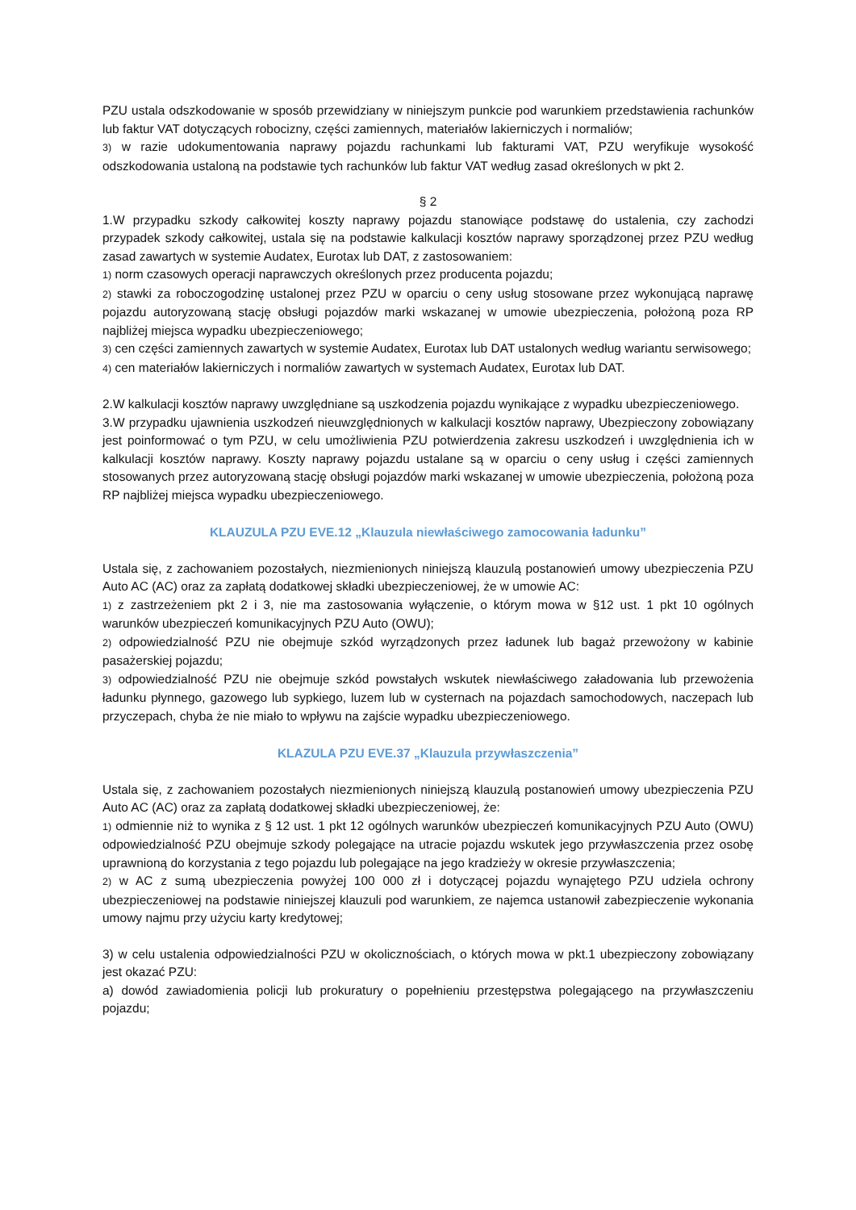PZU ustala odszkodowanie w sposób przewidziany w niniejszym punkcie pod warunkiem przedstawienia rachunków lub faktur VAT dotyczących robocizny, części zamiennych, materiałów lakierniczych i normaliów;
3) w razie udokumentowania naprawy pojazdu rachunkami lub fakturami VAT, PZU weryfikuje wysokość odszkodowania ustaloną na podstawie tych rachunków lub faktur VAT według zasad określonych w pkt 2.
§ 2
1.W przypadku szkody całkowitej koszty naprawy pojazdu stanowiące podstawę do ustalenia, czy zachodzi przypadek szkody całkowitej, ustala się na podstawie kalkulacji kosztów naprawy sporządzonej przez PZU według zasad zawartych w systemie Audatex, Eurotax lub DAT, z zastosowaniem:
1) norm czasowych operacji naprawczych określonych przez producenta pojazdu;
2) stawki za roboczogodzinę ustalonej przez PZU w oparciu o ceny usług stosowane przez wykonującą naprawę pojazdu autoryzowaną stację obsługi pojazdów marki wskazanej w umowie ubezpieczenia, położoną poza RP najbliżej miejsca wypadku ubezpieczeniowego;
3) cen części zamiennych zawartych w systemie Audatex, Eurotax lub DAT ustalonych według wariantu serwisowego;
4) cen materiałów lakierniczych i normaliów zawartych w systemach Audatex, Eurotax lub DAT.
2.W kalkulacji kosztów naprawy uwzględniane są uszkodzenia pojazdu wynikające z wypadku ubezpieczeniowego.
3.W przypadku ujawnienia uszkodzeń nieuwzględnionych w kalkulacji kosztów naprawy, Ubezpieczony zobowiązany jest poinformować o tym PZU, w celu umożliwienia PZU potwierdzenia zakresu uszkodzeń i uwzględnienia ich w kalkulacji kosztów naprawy. Koszty naprawy pojazdu ustalane są w oparciu o ceny usług i części zamiennych stosowanych przez autoryzowaną stację obsługi pojazdów marki wskazanej w umowie ubezpieczenia, położoną poza RP najbliżej miejsca wypadku ubezpieczeniowego.
KLAUZULA PZU EVE.12 „Klauzula niewłaściwego zamocowania ładunku”
Ustala się, z zachowaniem pozostałych, niezmienionych niniejszą klauzulą postanowień umowy ubezpieczenia PZU Auto AC (AC) oraz za zapłatą dodatkowej składki ubezpieczeniowej, że w umowie AC:
1) z zastrzeżeniem pkt 2 i 3, nie ma zastosowania wyłączenie, o którym mowa w §12 ust. 1 pkt 10 ogólnych warunków ubezpieczeń komunikacyjnych PZU Auto (OWU);
2) odpowiedzialność PZU nie obejmuje szkód wyrządzonych przez ładunek lub bagaż przewożony w kabinie pasażerskiej pojazdu;
3) odpowiedzialność PZU nie obejmuje szkód powstałych wskutek niewłaściwego załadowania lub przewożenia ładunku płynnego, gazowego lub sypkiego, luzem lub w cysternach na pojazdach samochodowych, naczepach lub przyczepach, chyba że nie miało to wpływu na zajście wypadku ubezpieczeniowego.
KLAZULA PZU EVE.37 „Klauzula przywłaszczenia”
Ustala się, z zachowaniem pozostałych niezmienionych niniejszą klauzulą postanowień umowy ubezpieczenia PZU Auto AC (AC) oraz za zapłatą dodatkowej składki ubezpieczeniowej, że:
1) odmiennie niż to wynika z § 12 ust. 1 pkt 12 ogólnych warunków ubezpieczeń komunikacyjnych PZU Auto (OWU) odpowiedzialność PZU obejmuje szkody polegające na utracie pojazdu wskutek jego przywłaszczenia przez osobę uprawnioną do korzystania z tego pojazdu lub polegające na jego kradzieży w okresie przywłaszczenia;
2) w AC z sumą ubezpieczenia powyżej 100 000 zł i dotyczącej pojazdu wynajętego PZU udziela ochrony ubezpieczeniowej na podstawie niniejszej klauzuli pod warunkiem, ze najemca ustanowił zabezpieczenie wykonania umowy najmu przy użyciu karty kredytowej;
3) w celu ustalenia odpowiedzialności PZU w okolicznościach, o których mowa w pkt.1 ubezpieczony zobowiązany jest okazać PZU:
a) dowód zawiadomienia policji lub prokuratury o popełnieniu przestępstwa polegającego na przywłaszczeniu pojazdu;